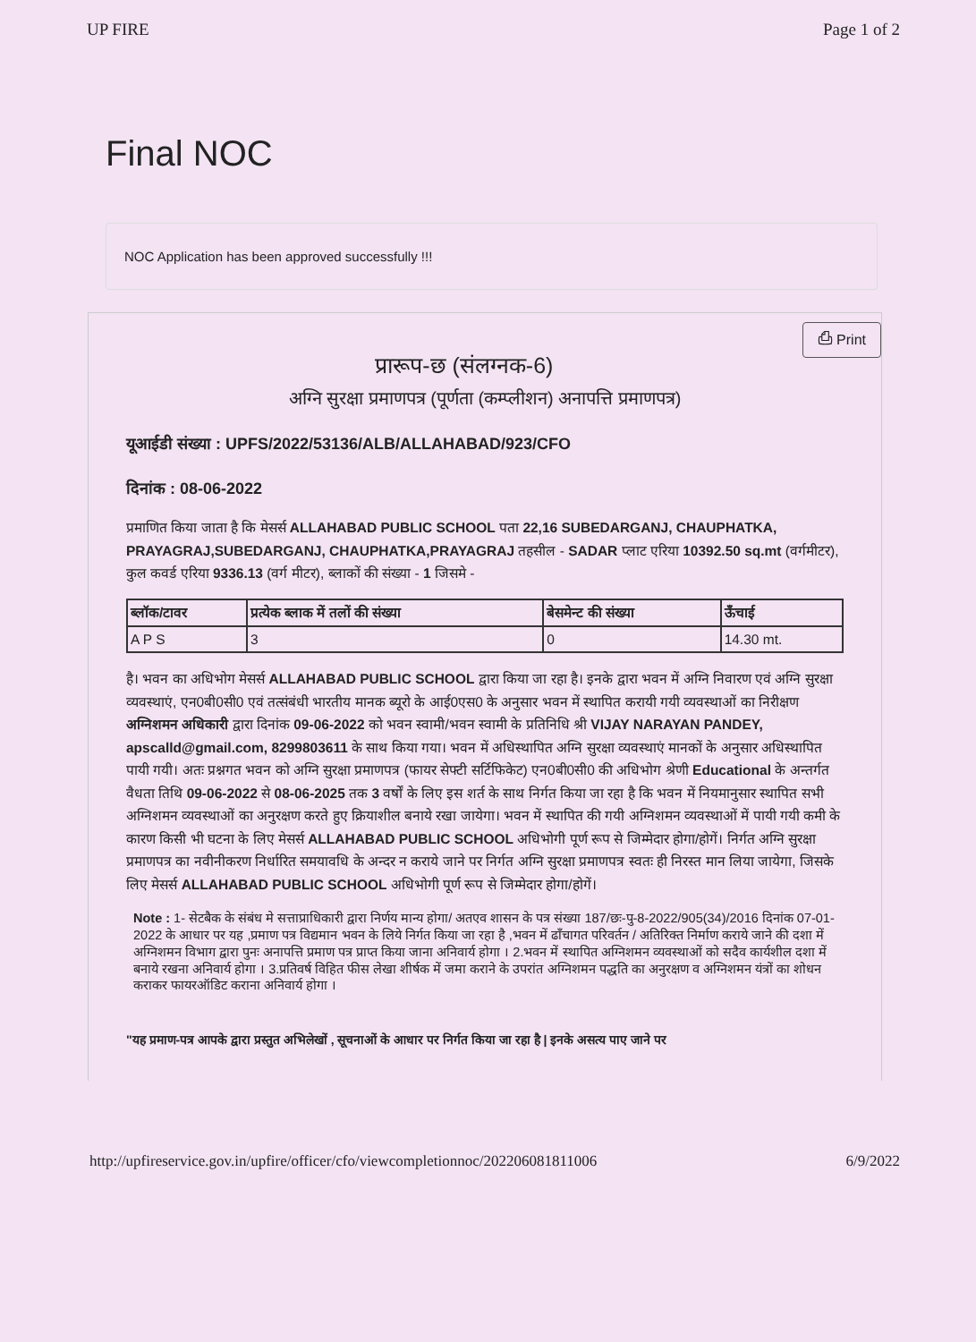UP FIRE Page 1 of 2
Final NOC
NOC Application has been approved successfully !!!
⎙ Print
प्रारूप-छ (संलग्नक-6)
अग्नि सुरक्षा प्रमाणपत्र (पूर्णता (कम्प्लीशन) अनापत्ति प्रमाणपत्र)
यूआईडी संख्या : UPFS/2022/53136/ALB/ALLAHABAD/923/CFO
दिनांक : 08-06-2022
प्रमाणित किया जाता है कि मेसर्स ALLAHABAD PUBLIC SCHOOL पता 22,16 SUBEDARGANJ, CHAUPHATKA, PRAYAGRAJ,SUBEDARGANJ, CHAUPHATKA,PRAYAGRAJ तहसील - SADAR प्लाट एरिया 10392.50 sq.mt (वर्गमीटर), कुल कवर्ड एरिया 9336.13 (वर्ग मीटर), ब्लाकों की संख्या - 1 जिसमे -
| ब्लॉक/टावर | प्रत्येक ब्लाक में तलों की संख्या | बेसमेन्ट की संख्या | ऊँचाई |
| --- | --- | --- | --- |
| A P S | 3 | 0 | 14.30 mt. |
है। भवन का अधिभोग मेसर्स ALLAHABAD PUBLIC SCHOOL द्वारा किया जा रहा है। इनके द्वारा भवन में अग्नि निवारण एवं अग्नि सुरक्षा व्यवस्थाएं, एन0बी0सी0 एवं तत्संबंधी भारतीय मानक ब्यूरो के आई0एस0 के अनुसार भवन में स्थापित करायी गयी व्यवस्थाओं का निरीक्षण अग्निशमन अधिकारी द्वारा दिनांक 09-06-2022 को भवन स्वामी/भवन स्वामी के प्रतिनिधि श्री VIJAY NARAYAN PANDEY, apscalld@gmail.com, 8299803611 के साथ किया गया। भवन में अधिस्थापित अग्नि सुरक्षा व्यवस्थाएं मानकों के अनुसार अधिस्थापित पायी गयी। अतः प्रश्नगत भवन को अग्नि सुरक्षा प्रमाणपत्र (फायर सेफ्टी सर्टिफिकेट) एन0बी0सी0 की अधिभोग श्रेणी Educational के अन्तर्गत वैधता तिथि 09-06-2022 से 08-06-2025 तक 3 वर्षों के लिए इस शर्त के साथ निर्गत किया जा रहा है कि भवन में नियमानुसार स्थापित सभी अग्निशमन व्यवस्थाओं का अनुरक्षण करते हुए क्रियाशील बनाये रखा जायेगा। भवन में स्थापित की गयी अग्निशमन व्यवस्थाओं में पायी गयी कमी के कारण किसी भी घटना के लिए मेसर्स ALLAHABAD PUBLIC SCHOOL अधिभोगी पूर्ण रूप से जिम्मेदार होगा/होगें। निर्गत अग्नि सुरक्षा प्रमाणपत्र का नवीनीकरण निर्धारित समयावधि के अन्दर न कराये जाने पर निर्गत अग्नि सुरक्षा प्रमाणपत्र स्वतः ही निरस्त मान लिया जायेगा, जिसके लिए मेसर्स ALLAHABAD PUBLIC SCHOOL अधिभोगी पूर्ण रूप से जिम्मेदार होगा/होगें।
Note : 1- सेटबैक के संबंध मे सत्ताप्राधिकारी द्वारा निर्णय मान्य होगा/ अतएव शासन के पत्र संख्या 187/छः-पु-8-2022/905(34)/2016 दिनांक 07-01-2022 के आधार पर यह ,प्रमाण पत्र विद्यमान भवन के लिये निर्गत किया जा रहा है ,भवन में ढाँचागत परिवर्तन / अतिरिक्त निर्माण कराये जाने की दशा में अग्निशमन विभाग द्वारा पुनः अनापत्ति प्रमाण पत्र प्राप्त किया जाना अनिवार्य होगा । 2.भवन में स्थापित अग्निशमन व्यवस्थाओं को सदैव कार्यशील दशा में बनाये रखना अनिवार्य होगा । 3.प्रतिवर्ष विहित फीस लेखा शीर्षक में जमा कराने के उपरांत अग्निशमन पद्धति का अनुरक्षण व अग्निशमन यंत्रों का शोधन कराकर फायरऑडिट कराना अनिवार्य होगा ।
"यह प्रमाण-पत्र आपके द्वारा प्रस्तुत अभिलेखों , सूचनाओं के आधार पर निर्गत किया जा रहा है | इनके असत्य पाए जाने पर
http://upfireservice.gov.in/upfire/officer/cfo/viewcompletionnoc/202206081811006 6/9/2022